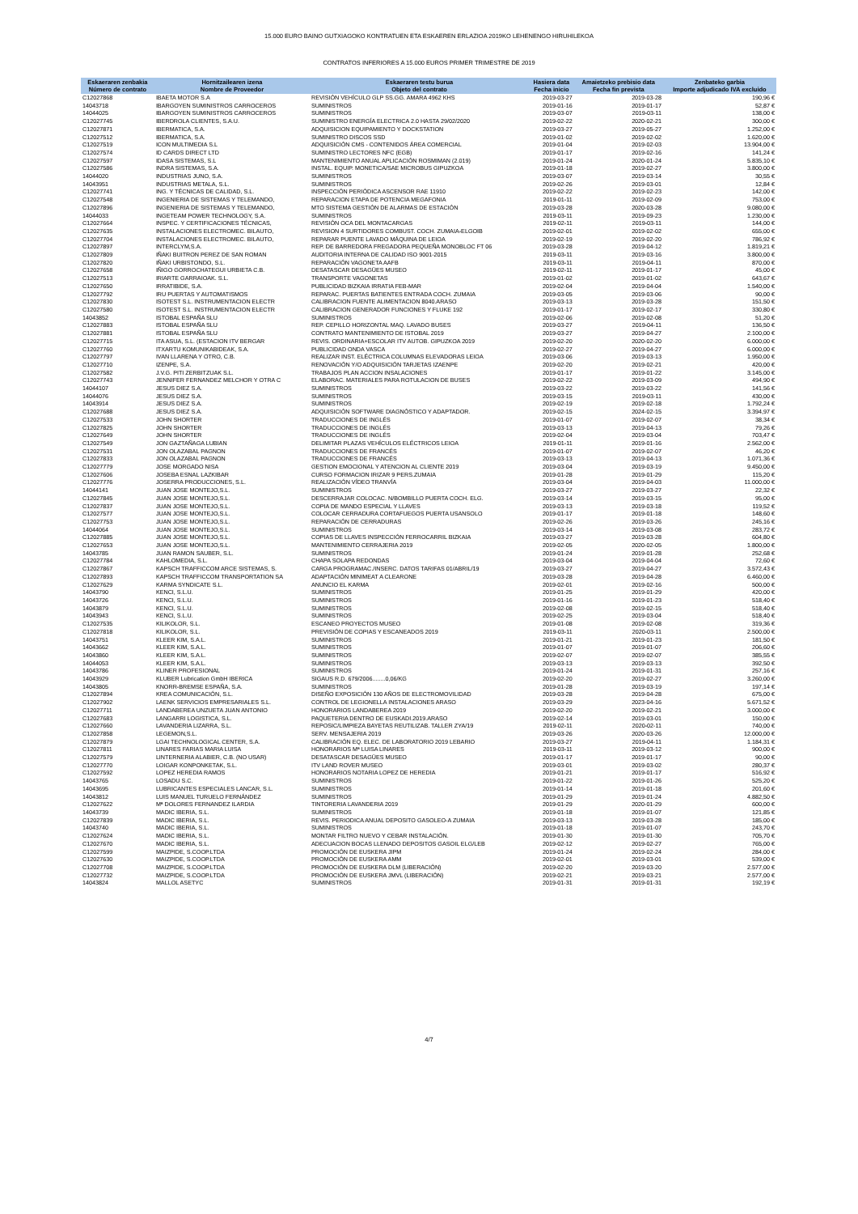15.000 EURO BAINO GUTXIAGOKO KONTRATUEN ETA ESKAEREN ERLAZIOA 2019KO LEHENENGO HIRUHILEKOA
CONTRATOS INFERIORES A 15.000 EUROS PRIMER TRIMESTRE DE 2019
| Eskaeraren zenbakia Número de contrato | Hornitzailearen izena Nombre de Proveedor | Eskaeraren testu burua Objeto del contrato | Hasiera data Fecha inicio | Amaietzeko prebisio data Fecha fin prevista | Zenbateko garbia Importe adjudicado IVA excluido |
| --- | --- | --- | --- | --- | --- |
| C12027868 | IBAETA MOTOR S.A | REVISIÓN VEHÍCULO GLP SS.GG. AMARA 4962 KHS | 2019-03-27 | 2019-03-28 | 190,96 € |
| 14043718 | IBARGOYEN SUMINISTROS CARROCEROS | SUMINISTROS | 2019-01-16 | 2019-01-17 | 52,87 € |
| 14044025 | IBARGOYEN SUMINISTROS CARROCEROS | SUMINISTROS | 2019-03-07 | 2019-03-11 | 138,00 € |
| C12027745 | IBERDROLA CLIENTES, S.A.U. | SUMINISTRO ENERGÍA ELECTRICA 2.0 HASTA 29/02/2020 | 2019-02-22 | 2020-02-21 | 300,00 € |
| C12027871 | IBERMATICA, S.A. | ADQUISICION EQUIPAMIENTO Y DOCKSTATION | 2019-03-27 | 2019-05-27 | 1.252,00 € |
| C12027512 | IBERMATICA, S.A. | SUMINISTRO DISCOS SSD | 2019-01-02 | 2019-02-02 | 1.620,00 € |
| C12027519 | ICON MULTIMEDIA S.L | ADQUISICIÓN CMS - CONTENIDOS ÁREA COMERCIAL | 2019-01-04 | 2019-02-03 | 13.904,00 € |
| C12027574 | ID CARDS DIRECT LTD | SUMINISTRO LECTORES NFC (EGB) | 2019-01-17 | 2019-02-16 | 141,24 € |
| C12027597 | IDASA SISTEMAS, S.L | MANTENIMIENTO ANUAL APLICACIÓN ROSMIMAN (2.019) | 2019-01-24 | 2020-01-24 | 5.835,10 € |
| C12027586 | INDRA SISTEMAS, S.A. | INSTAL. EQUIP. MONETICA/SAE MICROBUS GIPUZKOA | 2019-01-18 | 2019-02-27 | 3.800,00 € |
| 14044020 | INDUSTRIAS JUNO, S.A. | SUMINISTROS | 2019-03-07 | 2019-03-14 | 30,55 € |
| 14043951 | INDUSTRIAS METALA, S.L. | SUMINISTROS | 2019-02-26 | 2019-03-01 | 12,84 € |
| C12027741 | ING. Y TÉCNICAS DE CALIDAD, S.L. | INSPECCIÓN PERIÓDICA ASCENSOR RAE 11910 | 2019-02-22 | 2019-02-23 | 142,00 € |
| C12027548 | INGENIERIA DE SISTEMAS Y TELEMANDO, | REPARACION ETAPA DE POTENCIA MEGAFONIA | 2019-01-11 | 2019-02-09 | 753,00 € |
| C12027896 | INGENIERIA DE SISTEMAS Y TELEMANDO, | MTO SISTEMA GESTIÓN DE ALARMAS DE ESTACIÓN | 2019-03-28 | 2020-03-28 | 9.080,00 € |
| 14044033 | INGETEAM POWER TECHNOLOGY, S.A. | SUMINISTROS | 2019-03-11 | 2019-09-23 | 1.230,00 € |
| C12027664 | INSPEC. Y CERTIFICACIONES TÉCNICAS, | REVISIÓN OCA DEL MONTACARGAS | 2019-02-11 | 2019-03-11 | 144,00 € |
| C12027635 | INSTALACIONES ELECTROMEC. BILAUTO, | REVISION 4 SURTIDORES COMBUST. COCH. ZUMAIA-ELGOIB | 2019-02-01 | 2019-02-02 | 655,00 € |
| C12027704 | INSTALACIONES ELECTROMEC. BILAUTO, | REPARAR PUENTE LAVADO MÁQUINA DE LEIOA | 2019-02-19 | 2019-02-20 | 786,92 € |
| C12027897 | INTERCLYM,S.A. | REP. DE BARREDORA FREGADORA PEQUEÑA MONOBLOC FT 06 | 2019-03-28 | 2019-04-12 | 1.819,21 € |
| C12027809 | IÑAKI BUITRON PEREZ DE SAN ROMAN | AUDITORIA INTERNA DE CALIDAD ISO 9001-2015 | 2019-03-11 | 2019-03-16 | 3.800,00 € |
| C12027820 | IÑAKI URBISTONDO, S.L. | REPARACIÓN VAGONETA AAFB | 2019-03-11 | 2019-04-11 | 870,00 € |
| C12027658 | IÑIGO GORROCHATEGUI URBIETA C.B. | DESATASCAR DESAGÜES MUSEO | 2019-02-11 | 2019-01-17 | 45,00 € |
| C12027513 | IRIARTE GARRAIOAK. S.L. | TRANSPORTE VAGONETAS | 2019-01-02 | 2019-01-02 | 643,67 € |
| C12027650 | IRRATIBIDE, S.A. | PUBLICIDAD BIZKAIA IRRATIA FEB-MAR | 2019-02-04 | 2019-04-04 | 1.540,00 € |
| C12027792 | IRU PUERTAS Y AUTOMATISMOS | REPARAC. PUERTAS BATIENTES ENTRADA COCH. ZUMAIA | 2019-03-05 | 2019-03-06 | 90,00 € |
| C12027830 | ISOTEST S.L. INSTRUMENTACION ELECTR | CALIBRACION FUENTE ALIMENTACION 8040.ARASO | 2019-03-13 | 2019-03-28 | 151,50 € |
| C12027580 | ISOTEST S.L. INSTRUMENTACION ELECTR | CALIBRACION GENERADOR FUNCIONES Y FLUKE 192 | 2019-01-17 | 2019-02-17 | 330,80 € |
| 14043852 | ISTOBAL ESPAÑA SLU | SUMINISTROS | 2019-02-06 | 2019-02-08 | 51,20 € |
| C12027883 | ISTOBAL ESPAÑA SLU | REP. CEPILLO HORIZONTAL MAQ. LAVADO BUSES | 2019-03-27 | 2019-04-11 | 136,50 € |
| C12027881 | ISTOBAL ESPAÑA SLU | CONTRATO MANTENIMIENTO DE ISTOBAL 2019 | 2019-03-27 | 2019-04-27 | 2.100,00 € |
| C12027715 | ITA ASUA, S.L. (ESTACION ITV BERGAR | REVIS. ORDINARIA+ESCOLAR ITV AUTOB. GIPUZKOA 2019 | 2019-02-20 | 2020-02-20 | 6.000,00 € |
| C12027760 | ITXARTU KOMUNIKABIDEAK, S.A. | PUBLICIDAD ONDA VASCA | 2019-02-27 | 2019-04-27 | 6.000,00 € |
| C12027797 | IVAN LLARENA Y OTRO, C.B. | REALIZAR INST. ELÉCTRICA COLUMNAS ELEVADORAS LEIOA | 2019-03-06 | 2019-03-13 | 1.950,00 € |
| C12027710 | IZENPE, S.A. | RENOVACIÓN Y/O ADQUISICIÓN TARJETAS IZAENPE | 2019-02-20 | 2019-02-21 | 420,00 € |
| C12027582 | J.V.G. PITI ZERBITZUAK S.L. | TRABAJOS PLAN ACCION INSALACIONES | 2019-01-17 | 2019-01-22 | 3.145,00 € |
| C12027743 | JENNIFER FERNANDEZ MELCHOR Y OTRA C | ELABORAC. MATERIALES PARA ROTULACION DE BUSES | 2019-02-22 | 2019-03-09 | 494,90 € |
| 14044107 | JESUS DIEZ S.A. | SUMINISTROS | 2019-03-22 | 2019-03-22 | 141,56 € |
| 14044076 | JESUS DIEZ S.A. | SUMINISTROS | 2019-03-15 | 2019-03-11 | 430,00 € |
| 14043914 | JESUS DIEZ S.A. | SUMINISTROS | 2019-02-19 | 2019-02-18 | 1.792,24 € |
| C12027688 | JESUS DIEZ S.A. | ADQUISICIÓN SOFTWARE DIAGNÓSTICO Y ADAPTADOR. | 2019-02-15 | 2024-02-15 | 3.394,97 € |
| C12027533 | JOHN SHORTER | TRADUCCIONES DE INGLÉS | 2019-01-07 | 2019-02-07 | 38,34 € |
| C12027825 | JOHN SHORTER | TRADUCCIONES DE INGLÉS | 2019-03-13 | 2019-04-13 | 79,26 € |
| C12027649 | JOHN SHORTER | TRADUCCIONES DE INGLÉS | 2019-02-04 | 2019-03-04 | 703,47 € |
| C12027549 | JON GAZTAÑAGA LUBIAN | DELIMITAR PLAZAS VEHÍCULOS ELÉCTRICOS LEIOA | 2019-01-11 | 2019-01-16 | 2.562,00 € |
| C12027531 | JON OLAZABAL PAGNON | TRADUCCIONES DE FRANCÉS | 2019-01-07 | 2019-02-07 | 46,20 € |
| C12027833 | JON OLAZABAL PAGNON | TRADUCCIONES DE FRANCÉS | 2019-03-13 | 2019-04-13 | 1.071,36 € |
| C12027779 | JOSE MORGADO NISA | GESTION EMOCIONAL Y ATENCION AL CLIENTE 2019 | 2019-03-04 | 2019-03-19 | 9.450,00 € |
| C12027606 | JOSEBA ESNAL LAZKIBAR | CURSO FORMACION IRIZAR 9 PERS.ZUMAIA | 2019-01-28 | 2019-01-29 | 115,20 € |
| C12027776 | JOSERRA PRODUCCIONES, S.L. | REALIZACIÓN VÍDEO TRANVÍA | 2019-03-04 | 2019-04-03 | 11.000,00 € |
| 14044141 | JUAN JOSE MONTEJO,S.L. | SUMINISTROS | 2019-03-27 | 2019-03-27 | 22,32 € |
| C12027845 | JUAN JOSE MONTEJO,S.L. | DESCERRAJAR COLOCAC. N/BOMBILLO PUERTA COCH. ELG. | 2019-03-14 | 2019-03-15 | 95,00 € |
| C12027837 | JUAN JOSE MONTEJO,S.L. | COPIA DE MANDO ESPECIAL Y LLAVES | 2019-03-13 | 2019-03-18 | 119,52 € |
| C12027577 | JUAN JOSE MONTEJO,S.L. | COLOCAR CERRADURA CORTAFUEGOS PUERTA USANSOLO | 2019-01-17 | 2019-01-18 | 148,60 € |
| C12027753 | JUAN JOSE MONTEJO,S.L. | REPARACIÓN DE CERRADURAS | 2019-02-26 | 2019-03-26 | 245,16 € |
| 14044064 | JUAN JOSE MONTEJO,S.L. | SUMINISTROS | 2019-03-14 | 2019-03-08 | 283,72 € |
| C12027885 | JUAN JOSE MONTEJO,S.L. | COPIAS DE LLAVES INSPECCIÓN FERROCARRIL BIZKAIA | 2019-03-27 | 2019-03-28 | 604,80 € |
| C12027653 | JUAN JOSE MONTEJO,S.L. | MANTENIMIENTO CERRAJERIA 2019 | 2019-02-05 | 2020-02-05 | 1.800,00 € |
| 14043785 | JUAN RAMON SAUBER, S.L. | SUMINISTROS | 2019-01-24 | 2019-01-28 | 252,68 € |
| C12027784 | KAHLOMEDIA, S.L. | CHAPA SOLAPA REDONDAS | 2019-03-04 | 2019-04-04 | 72,60 € |
| C12027867 | KAPSCH TRAFFICCOM ARCE SISTEMAS, S. | CARGA PROGRAMAC./INSERC. DATOS TARIFAS 01/ABRIL/19 | 2019-03-27 | 2019-04-27 | 3.572,43 € |
| C12027893 | KAPSCH TRAFFICCOM TRANSPORTATION SA | ADAPTACIÓN MINIMEAT A CLEARONE | 2019-03-28 | 2019-04-28 | 6.460,00 € |
| C12027629 | KARMA SYNDICATE S.L. | ANUNCIO EL KARMA | 2019-02-01 | 2019-02-16 | 500,00 € |
| 14043790 | KENCI, S.L.U. | SUMINISTROS | 2019-01-25 | 2019-01-29 | 420,00 € |
| 14043726 | KENCI, S.L.U. | SUMINISTROS | 2019-01-16 | 2019-01-23 | 518,40 € |
| 14043879 | KENCI, S.L.U. | SUMINISTROS | 2019-02-08 | 2019-02-15 | 518,40 € |
| 14043943 | KENCI, S.L.U. | SUMINISTROS | 2019-02-25 | 2019-03-04 | 518,40 € |
| C12027535 | KILIKOLOR, S.L. | ESCANEO PROYECTOS MUSEO | 2019-01-08 | 2019-02-08 | 319,36 € |
| C12027818 | KILIKOLOR, S.L. | PREVISIÓN DE COPIAS Y ESCANEADOS 2019 | 2019-03-11 | 2020-03-11 | 2.500,00 € |
| 14043751 | KLEER KIM, S.A.L. | SUMINISTROS | 2019-01-21 | 2019-01-23 | 181,50 € |
| 14043662 | KLEER KIM, S.A.L. | SUMINISTROS | 2019-01-07 | 2019-01-07 | 206,60 € |
| 14043860 | KLEER KIM, S.A.L. | SUMINISTROS | 2019-02-07 | 2019-02-07 | 385,55 € |
| 14044053 | KLEER KIM, S.A.L. | SUMINISTROS | 2019-03-13 | 2019-03-13 | 392,50 € |
| 14043786 | KLINER PROFESIONAL | SUMINISTROS | 2019-01-24 | 2019-01-31 | 257,16 € |
| 14043929 | KLUBER Lubrication GmbH IBERICA | SIGAUS R.D. 679/2006........0,06/KG | 2019-02-20 | 2019-02-27 | 3.260,00 € |
| 14043805 | KNORR-BREMSE ESPAÑA, S.A. | SUMINISTROS | 2019-01-28 | 2019-03-19 | 197,14 € |
| C12027894 | KREA COMUNICACIÓN, S.L. | DISEÑO EXPOSICIÓN 130 AÑOS DE ELECTROMOVILIDAD | 2019-03-28 | 2019-04-28 | 675,00 € |
| C12027902 | LAENK SERVICIOS EMPRESARIALES S.L. | CONTROL DE LEGIONELLA INSTALACIONES ARASO | 2019-03-29 | 2023-04-16 | 5.671,52 € |
| C12027711 | LANDABEREA UNZUETA JUAN ANTONIO | HONORARIOS LANDABEREA 2019 | 2019-02-20 | 2019-02-21 | 3.000,00 € |
| C12027683 | LANGARRI LOGISTICA, S.L. | PAQUETERIA DENTRO DE EUSKADI.2019.ARASO | 2019-02-14 | 2019-03-01 | 150,00 € |
| C12027660 | LAVANDERIA LIZARRA, S.L. | REPOSIC/LIMPIEZA BAYETAS REUTILIZAB. TALLER ZYA/19 | 2019-02-11 | 2020-02-11 | 740,00 € |
| C12027858 | LEGEMON,S.L. | SERV. MENSAJERIA 2019 | 2019-03-26 | 2020-03-26 | 12.000,00 € |
| C12027879 | LGAI TECHNOLOGICAL CENTER, S.A. | CALIBRACIÓN EQ. ELEC. DE LABORATORIO 2019 LEBARIO | 2019-03-27 | 2019-04-11 | 1.184,31 € |
| C12027811 | LINARES FARIAS MARIA LUISA | HONORARIOS Mª LUISA LINARES | 2019-03-11 | 2019-03-12 | 900,00 € |
| C12027579 | LINTERNERIA ALABIER, C.B. (NO USAR) | DESATASCAR DESAGÜES MUSEO | 2019-01-17 | 2019-01-17 | 90,00 € |
| C12027770 | LOIGAR KONPONKETAK, S.L. | ITV LAND ROVER MUSEO | 2019-03-01 | 2019-03-02 | 280,37 € |
| C12027592 | LOPEZ HEREDIA RAMOS | HONORARIOS NOTARIA LOPEZ DE HEREDIA | 2019-01-21 | 2019-01-17 | 516,92 € |
| 14043765 | LOSADU S.C. | SUMINISTROS | 2019-01-22 | 2019-01-26 | 525,20 € |
| 14043695 | LUBRICANTES ESPECIALES LANCAR, S.L. | SUMINISTROS | 2019-01-14 | 2019-01-18 | 201,60 € |
| 14043812 | LUIS MANUEL TURUELO FERNÁNDEZ | SUMINISTROS | 2019-01-29 | 2019-01-24 | 4.882,50 € |
| C12027622 | Mª DOLORES FERNANDEZ ILARDIA | TINTORERIA LAVANDERIA 2019 | 2019-01-29 | 2020-01-29 | 600,00 € |
| 14043739 | MADIC IBERIA, S.L. | SUMINISTROS | 2019-01-18 | 2019-01-07 | 121,85 € |
| C12027839 | MADIC IBERIA, S.L. | REVIS. PERIODICA ANUAL DEPOSITO GASOLEO-A ZUMAIA | 2019-03-13 | 2019-03-28 | 185,00 € |
| 14043740 | MADIC IBERIA, S.L. | SUMINISTROS | 2019-01-18 | 2019-01-07 | 243,70 € |
| C12027624 | MADIC IBERIA, S.L. | MONTAR FILTRO NUEVO Y CEBAR INSTALACIÓN. | 2019-01-30 | 2019-01-30 | 705,70 € |
| C12027670 | MADIC IBERIA, S.L. | ADECUACION BOCAS LLENADO DEPOSITOS GASOIL ELG/LEB | 2019-02-12 | 2019-02-27 | 765,00 € |
| C12027599 | MAIZPIDE, S.COOP.LTDA | PROMOCIÓN DE EUSKERA JIPM | 2019-01-24 | 2019-02-24 | 284,00 € |
| C12027630 | MAIZPIDE, S.COOP.LTDA | PROMOCIÓN DE EUSKERA AMM | 2019-02-01 | 2019-03-01 | 539,00 € |
| C12027708 | MAIZPIDE, S.COOP.LTDA | PROMOCIÓN DE EUSKERA DLM (LIBERACIÓN) | 2019-02-20 | 2019-03-20 | 2.577,00 € |
| C12027732 | MAIZPIDE, S.COOP.LTDA | PROMOCIÓN DE EUSKERA JMVL (LIBERACIÓN) | 2019-02-21 | 2019-03-21 | 2.577,00 € |
| 14043824 | MALLOL ASETYC | SUMINISTROS | 2019-01-31 | 2019-01-31 | 192,19 € |
4/7